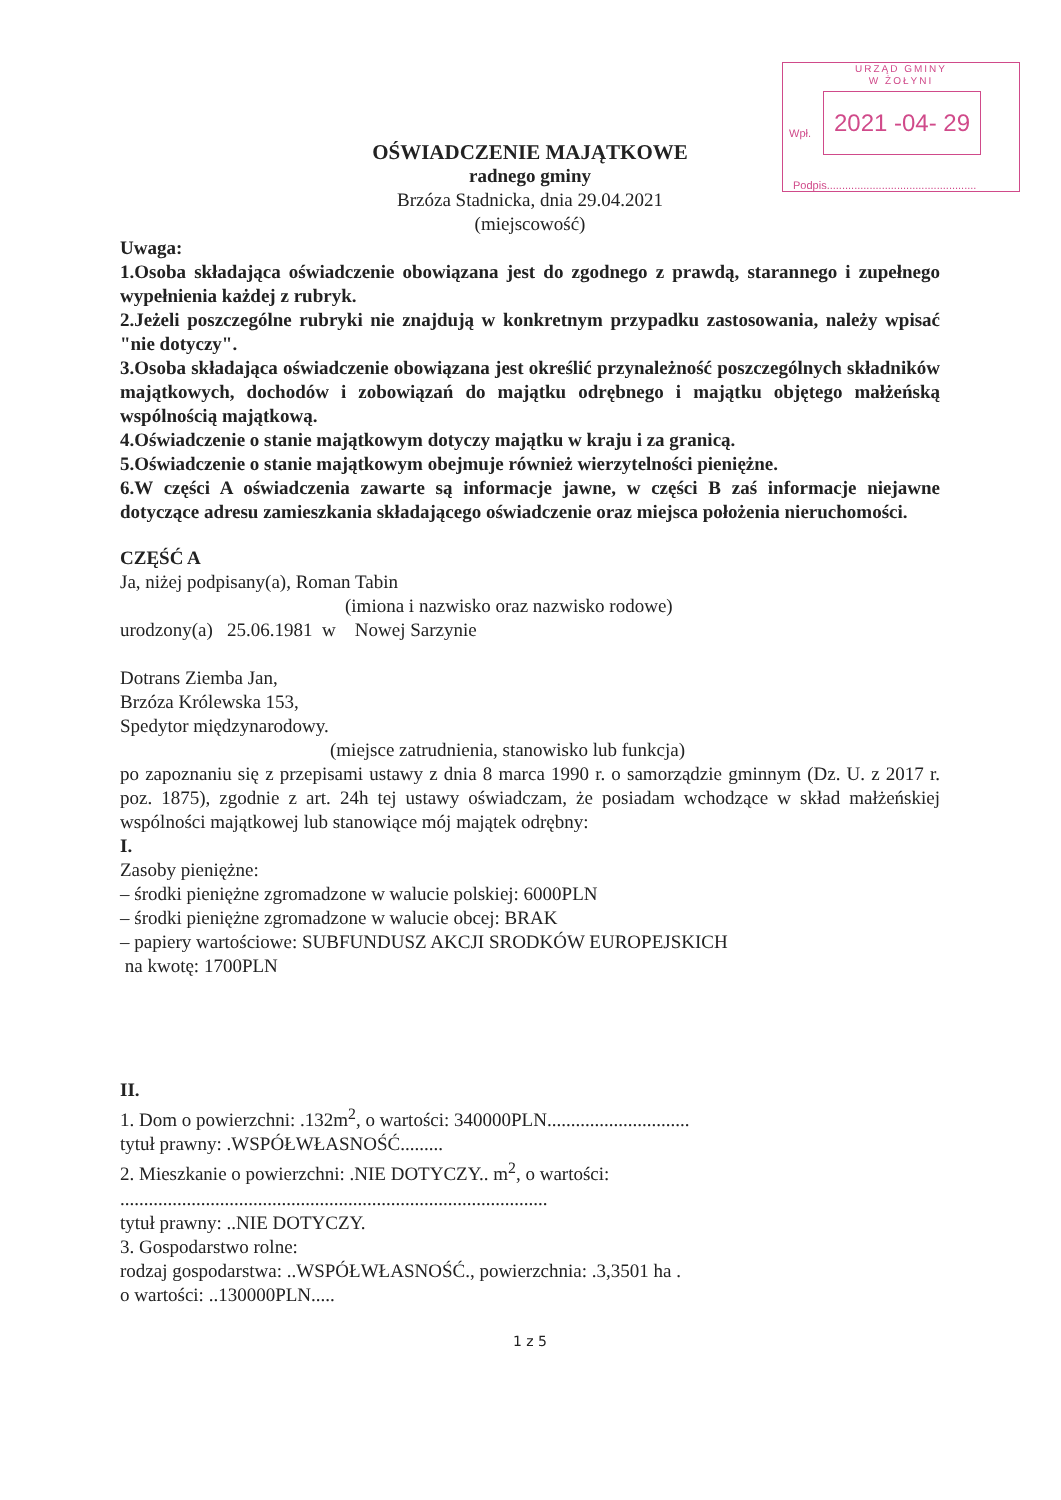URZĄD GMINY
W ŻOŁYNI
Wpł.
2021 -04- 29
Podpis.................................................
OŚWIADCZENIE MAJĄTKOWE
radnego gminy
Brzóza Stadnicka, dnia 29.04.2021
(miejscowość)
Uwaga:
1.Osoba składająca oświadczenie obowiązana jest do zgodnego z prawdą, starannego i zupełnego wypełnienia każdej z rubryk.
2.Jeżeli poszczególne rubryki nie znajdują w konkretnym przypadku zastosowania, należy wpisać "nie dotyczy".
3.Osoba składająca oświadczenie obowiązana jest określić przynależność poszczególnych składników majątkowych, dochodów i zobowiązań do majątku odrębnego i majątku objętego małżeńską wspólnością majątkową.
4.Oświadczenie o stanie majątkowym dotyczy majątku w kraju i za granicą.
5.Oświadczenie o stanie majątkowym obejmuje również wierzytelności pieniężne.
6.W części A oświadczenia zawarte są informacje jawne, w części B zaś informacje niejawne dotyczące adresu zamieszkania składającego oświadczenie oraz miejsca położenia nieruchomości.
CZĘŚĆ A
Ja, niżej podpisany(a), Roman Tabin
(imiona i nazwisko oraz nazwisko rodowe)
urodzony(a) 25.06.1981 w Nowej Sarzynie
Dotrans Ziemba Jan,
Brzóza Królewska 153,
Spedytor międzynarodowy.
(miejsce zatrudnienia, stanowisko lub funkcja)
po zapoznaniu się z przepisami ustawy z dnia 8 marca 1990 r. o samorządzie gminnym (Dz. U. z 2017 r. poz. 1875), zgodnie z art. 24h tej ustawy oświadczam, że posiadam wchodzące w skład małżeńskiej wspólności majątkowej lub stanowiące mój majątek odrębny:
I.
Zasoby pieniężne:
– środki pieniężne zgromadzone w walucie polskiej: 6000PLN
– środki pieniężne zgromadzone w walucie obcej: BRAK
– papiery wartościowe: SUBFUNDUSZ AKCJI SRODKÓW EUROPEJSKICH
na kwotę: 1700PLN
II.
1. Dom o powierzchni: .132m<sup>2</sup>, o wartości: 340000PLN..............................
tytuł prawny: .WSPÓŁWŁASNOŚĆ.........
2. Mieszkanie o powierzchni: .NIE DOTYCZY.. m<sup>2</sup>, o wartości:
..........................................................................................
tytuł prawny: ..NIE DOTYCZY.
3. Gospodarstwo rolne:
rodzaj gospodarstwa: ..WSPÓŁWŁASNOŚĆ., powierzchnia: .3,3501 ha .
o wartości: ..130000PLN.....
1 z 5